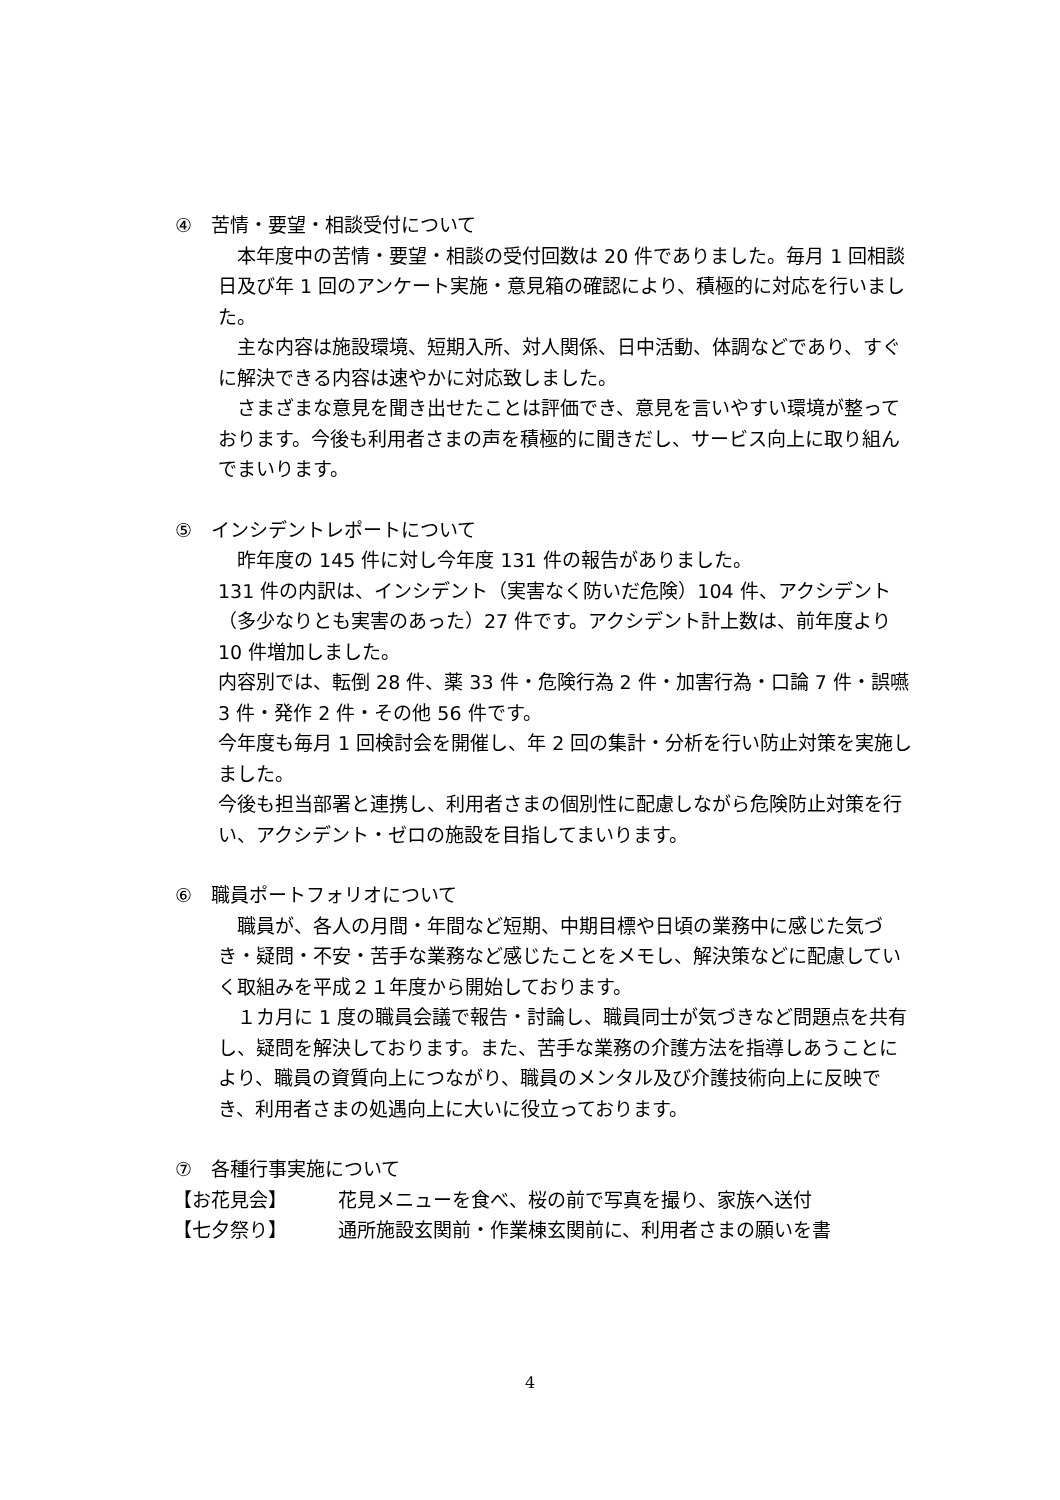④　苦情・要望・相談受付について
　本年度中の苦情・要望・相談の受付回数は 20 件でありました。毎月 1 回相談日及び年 1 回のアンケート実施・意見箱の確認により、積極的に対応を行いました。
　主な内容は施設環境、短期入所、対人関係、日中活動、体調などであり、すぐに解決できる内容は速やかに対応致しました。
　さまざまな意見を聞き出せたことは評価でき、意見を言いやすい環境が整っております。今後も利用者さまの声を積極的に聞きだし、サービス向上に取り組んでまいります。
⑤　インシデントレポートについて
　昨年度の 145 件に対し今年度 131 件の報告がありました。
131 件の内訳は、インシデント（実害なく防いだ危険）104 件、アクシデント（多少なりとも実害のあった）27 件です。アクシデント計上数は、前年度より 10 件増加しました。
内容別では、転倒 28 件、薬 33 件・危険行為 2 件・加害行為・口論 7 件・誤嚥 3 件・発作 2 件・その他 56 件です。
今年度も毎月 1 回検討会を開催し、年 2 回の集計・分析を行い防止対策を実施しました。
今後も担当部署と連携し、利用者さまの個別性に配慮しながら危険防止対策を行い、アクシデント・ゼロの施設を目指してまいります。
⑥　職員ポートフォリオについて
　職員が、各人の月間・年間など短期、中期目標や日頃の業務中に感じた気づき・疑問・不安・苦手な業務など感じたことをメモし、解決策などに配慮していく取組みを平成２１年度から開始しております。
　１カ月に 1 度の職員会議で報告・討論し、職員同士が気づきなど問題点を共有し、疑問を解決しております。また、苦手な業務の介護方法を指導しあうことにより、職員の資質向上につながり、職員のメンタル及び介護技術向上に反映でき、利用者さまの処遇向上に大いに役立っております。
⑦　各種行事実施について
【お花見会】 花見メニューを食べ、桜の前で写真を撮り、家族へ送付
【七夕祭り】 通所施設玄関前・作業棟玄関前に、利用者さまの願いを書
4